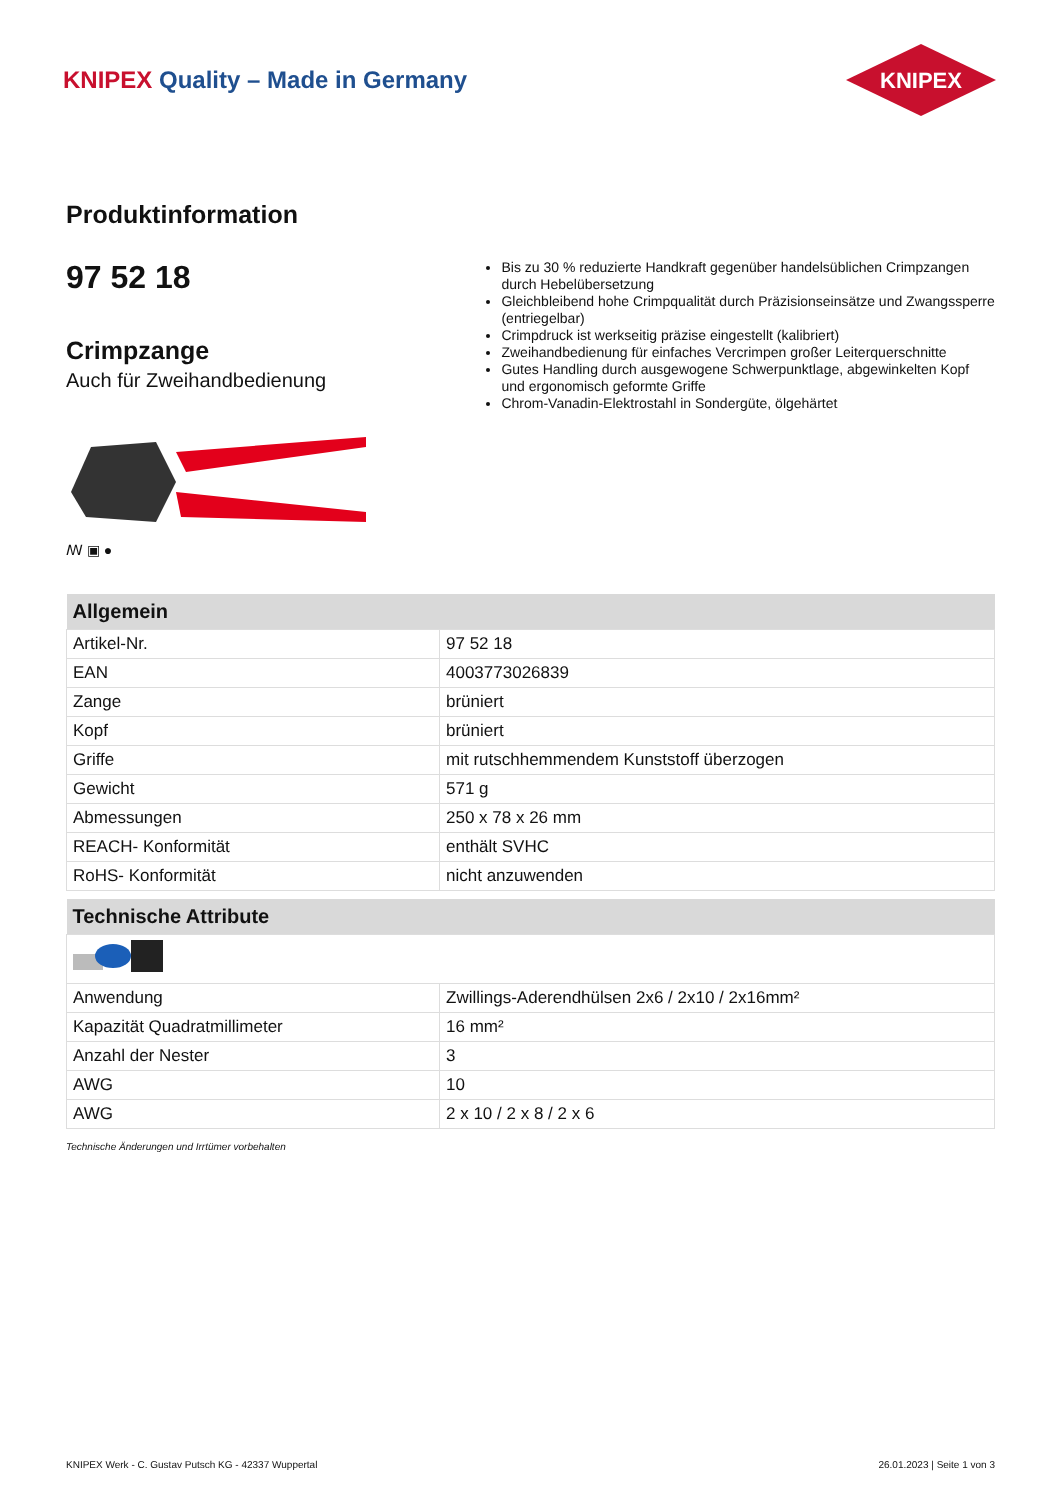KNIPEX Quality – Made in Germany
KNIPEX
Produktinformation
97 52 18
Crimpzange
Auch für Zweihandbedienung
ꟿ ▣ ●
Bis zu 30 % reduzierte Handkraft gegenüber handelsüblichen Crimpzangen durch Hebelübersetzung
Gleichbleibend hohe Crimpqualität durch Präzisionseinsätze und Zwangssperre (entriegelbar)
Crimpdruck ist werkseitig präzise eingestellt (kalibriert)
Zweihandbedienung für einfaches Vercrimpen großer Leiterquerschnitte
Gutes Handling durch ausgewogene Schwerpunktlage, abgewinkelten Kopf und ergonomisch geformte Griffe
Chrom-Vanadin-Elektrostahl in Sondergüte, ölgehärtet
| Allgemein | |
| --- | --- |
| Artikel-Nr. | 97 52 18 |
| EAN | 4003773026839 |
| Zange | brüniert |
| Kopf | brüniert |
| Griffe | mit rutschhemmendem Kunststoff überzogen |
| Gewicht | 571 g |
| Abmessungen | 250 x 78 x 26 mm |
| REACH- Konformität | enthält SVHC |
| RoHS- Konformität | nicht anzuwenden |
| Technische Attribute | |
| --- | --- |
| Anwendung | Zwillings-Aderendhülsen 2x6 / 2x10 / 2x16mm² |
| Kapazität Quadratmillimeter | 16 mm² |
| Anzahl der Nester | 3 |
| AWG | 10 |
| AWG | 2 x 10 / 2 x 8 / 2 x 6 |
Technische Änderungen und Irrtümer vorbehalten
KNIPEX Werk - C. Gustav Putsch KG - 42337 Wuppertal 26.01.2023 | Seite 1 von 3